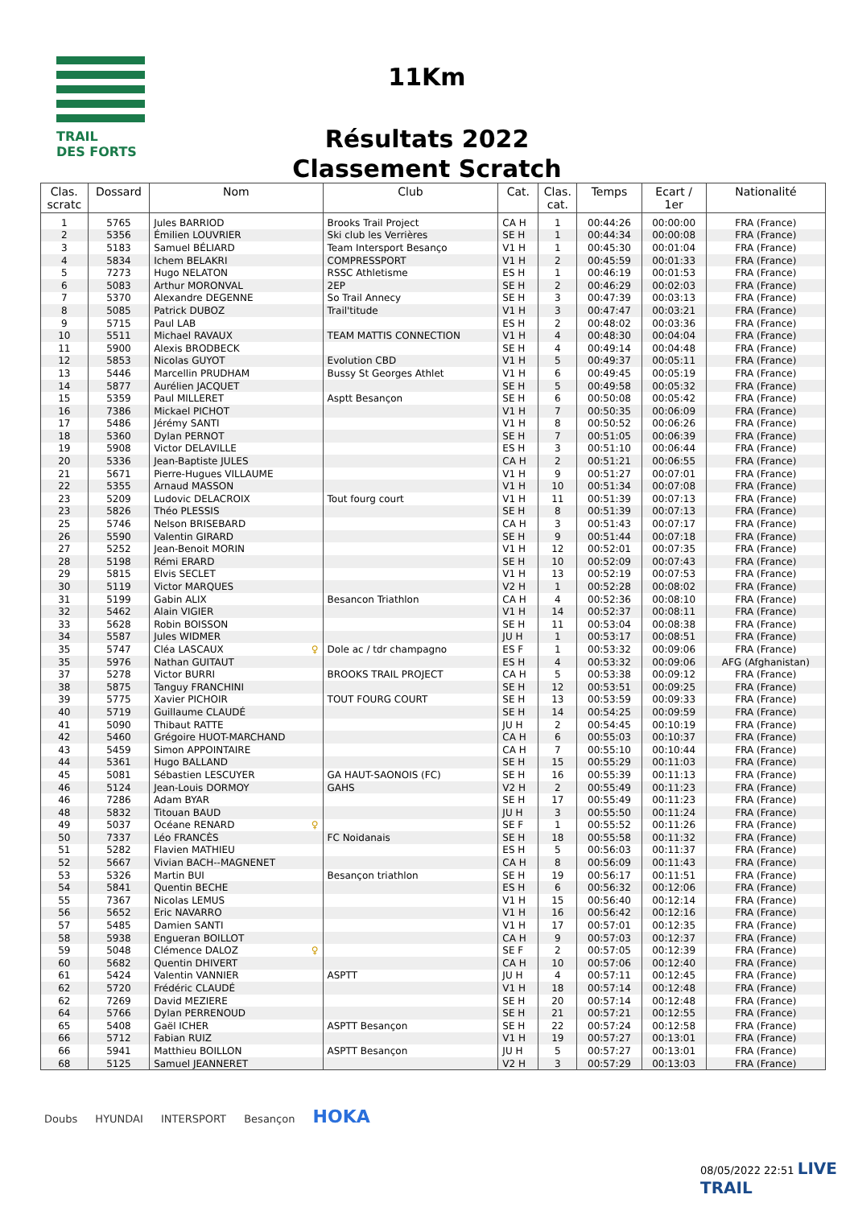TRAIL
DES FORTS
11Km
Résultats 2022
Classement Scratch
| Clas. scratc | Dossard | Nom | Club | Cat. | Clas. cat. | Temps | Ecart / 1er | Nationalité |
| --- | --- | --- | --- | --- | --- | --- | --- | --- |
| 1 | 5765 | Jules BARRIOD | Brooks Trail Project | CA H | 1 | 00:44:26 | 00:00:00 | FRA (France) |
| 2 | 5356 | Émilien LOUVRIER | Ski club les Verrières | SE H | 1 | 00:44:34 | 00:00:08 | FRA (France) |
| 3 | 5183 | Samuel BÉLIARD | Team Intersport Besanço | V1 H | 1 | 00:45:30 | 00:01:04 | FRA (France) |
| 4 | 5834 | Ichem BELAKRI | COMPRESSPORT | V1 H | 2 | 00:45:59 | 00:01:33 | FRA (France) |
| 5 | 7273 | Hugo NELATON | RSSC Athletisme | ES H | 1 | 00:46:19 | 00:01:53 | FRA (France) |
| 6 | 5083 | Arthur MORONVAL | 2EP | SE H | 2 | 00:46:29 | 00:02:03 | FRA (France) |
| 7 | 5370 | Alexandre DEGENNE | So Trail Annecy | SE H | 3 | 00:47:39 | 00:03:13 | FRA (France) |
| 8 | 5085 | Patrick DUBOZ | Trail'titude | V1 H | 3 | 00:47:47 | 00:03:21 | FRA (France) |
| 9 | 5715 | Paul LAB | | ES H | 2 | 00:48:02 | 00:03:36 | FRA (France) |
| 10 | 5511 | Michael RAVAUX | TEAM MATTIS CONNECTION | V1 H | 4 | 00:48:30 | 00:04:04 | FRA (France) |
| 11 | 5900 | Alexis BRODBECK | | SE H | 4 | 00:49:14 | 00:04:48 | FRA (France) |
| 12 | 5853 | Nicolas GUYOT | Evolution CBD | V1 H | 5 | 00:49:37 | 00:05:11 | FRA (France) |
| 13 | 5446 | Marcellin PRUDHAM | Bussy St Georges Athlet | V1 H | 6 | 00:49:45 | 00:05:19 | FRA (France) |
| 14 | 5877 | Aurélien JACQUET | | SE H | 5 | 00:49:58 | 00:05:32 | FRA (France) |
| 15 | 5359 | Paul MILLERET | Asptt Besançon | SE H | 6 | 00:50:08 | 00:05:42 | FRA (France) |
| 16 | 7386 | Mickael PICHOT | | V1 H | 7 | 00:50:35 | 00:06:09 | FRA (France) |
| 17 | 5486 | Jérémy SANTI | | V1 H | 8 | 00:50:52 | 00:06:26 | FRA (France) |
| 18 | 5360 | Dylan PERNOT | | SE H | 7 | 00:51:05 | 00:06:39 | FRA (France) |
| 19 | 5908 | Victor DELAVILLE | | ES H | 3 | 00:51:10 | 00:06:44 | FRA (France) |
| 20 | 5336 | Jean-Baptiste JULES | | CA H | 2 | 00:51:21 | 00:06:55 | FRA (France) |
| 21 | 5671 | Pierre-Hugues VILLAUME | | V1 H | 9 | 00:51:27 | 00:07:01 | FRA (France) |
| 22 | 5355 | Arnaud MASSON | | V1 H | 10 | 00:51:34 | 00:07:08 | FRA (France) |
| 23 | 5209 | Ludovic DELACROIX | Tout fourg court | V1 H | 11 | 00:51:39 | 00:07:13 | FRA (France) |
| 23 | 5826 | Théo PLESSIS | | SE H | 8 | 00:51:39 | 00:07:13 | FRA (France) |
| 25 | 5746 | Nelson BRISEBARD | | CA H | 3 | 00:51:43 | 00:07:17 | FRA (France) |
| 26 | 5590 | Valentin GIRARD | | SE H | 9 | 00:51:44 | 00:07:18 | FRA (France) |
| 27 | 5252 | Jean-Benoit MORIN | | V1 H | 12 | 00:52:01 | 00:07:35 | FRA (France) |
| 28 | 5198 | Rémi ERARD | | SE H | 10 | 00:52:09 | 00:07:43 | FRA (France) |
| 29 | 5815 | Elvis SECLET | | V1 H | 13 | 00:52:19 | 00:07:53 | FRA (France) |
| 30 | 5119 | Victor MARQUES | | V2 H | 1 | 00:52:28 | 00:08:02 | FRA (France) |
| 31 | 5199 | Gabin ALIX | Besancon Triathlon | CA H | 4 | 00:52:36 | 00:08:10 | FRA (France) |
| 32 | 5462 | Alain VIGIER | | V1 H | 14 | 00:52:37 | 00:08:11 | FRA (France) |
| 33 | 5628 | Robin BOISSON | | SE H | 11 | 00:53:04 | 00:08:38 | FRA (France) |
| 34 | 5587 | Jules WIDMER | | JU H | 1 | 00:53:17 | 00:08:51 | FRA (France) |
| 35 | 5747 | Cléa LASCAUX ♀ | Dole ac / tdr champagno | ES F | 1 | 00:53:32 | 00:09:06 | FRA (France) |
| 35 | 5976 | Nathan GUITAUT | | ES H | 4 | 00:53:32 | 00:09:06 | AFG (Afghanistan) |
| 37 | 5278 | Victor BURRI | BROOKS TRAIL PROJECT | CA H | 5 | 00:53:38 | 00:09:12 | FRA (France) |
| 38 | 5875 | Tanguy FRANCHINI | | SE H | 12 | 00:53:51 | 00:09:25 | FRA (France) |
| 39 | 5775 | Xavier PICHOIR | TOUT FOURG COURT | SE H | 13 | 00:53:59 | 00:09:33 | FRA (France) |
| 40 | 5719 | Guillaume CLAUDÉ | | SE H | 14 | 00:54:25 | 00:09:59 | FRA (France) |
| 41 | 5090 | Thibaut RATTE | | JU H | 2 | 00:54:45 | 00:10:19 | FRA (France) |
| 42 | 5460 | Grégoire HUOT-MARCHAND | | CA H | 6 | 00:55:03 | 00:10:37 | FRA (France) |
| 43 | 5459 | Simon APPOINTAIRE | | CA H | 7 | 00:55:10 | 00:10:44 | FRA (France) |
| 44 | 5361 | Hugo BALLAND | | SE H | 15 | 00:55:29 | 00:11:03 | FRA (France) |
| 45 | 5081 | Sébastien LESCUYER | GA HAUT-SAONOIS (FC) | SE H | 16 | 00:55:39 | 00:11:13 | FRA (France) |
| 46 | 5124 | Jean-Louis DORMOY | GAHS | V2 H | 2 | 00:55:49 | 00:11:23 | FRA (France) |
| 46 | 7286 | Adam BYAR | | SE H | 17 | 00:55:49 | 00:11:23 | FRA (France) |
| 48 | 5832 | Titouan BAUD | | JU H | 3 | 00:55:50 | 00:11:24 | FRA (France) |
| 49 | 5037 | Océane RENARD ♀ | | SE F | 1 | 00:55:52 | 00:11:26 | FRA (France) |
| 50 | 7337 | Léo FRANCÈS | FC Noidanais | SE H | 18 | 00:55:58 | 00:11:32 | FRA (France) |
| 51 | 5282 | Flavien MATHIEU | | ES H | 5 | 00:56:03 | 00:11:37 | FRA (France) |
| 52 | 5667 | Vivian BACH--MAGNENET | | CA H | 8 | 00:56:09 | 00:11:43 | FRA (France) |
| 53 | 5326 | Martin BUI | Besançon triathlon | SE H | 19 | 00:56:17 | 00:11:51 | FRA (France) |
| 54 | 5841 | Quentin BECHE | | ES H | 6 | 00:56:32 | 00:12:06 | FRA (France) |
| 55 | 7367 | Nicolas LEMUS | | V1 H | 15 | 00:56:40 | 00:12:14 | FRA (France) |
| 56 | 5652 | Eric NAVARRO | | V1 H | 16 | 00:56:42 | 00:12:16 | FRA (France) |
| 57 | 5485 | Damien SANTI | | V1 H | 17 | 00:57:01 | 00:12:35 | FRA (France) |
| 58 | 5938 | Engueran BOILLOT | | CA H | 9 | 00:57:03 | 00:12:37 | FRA (France) |
| 59 | 5048 | Clémence DALOZ ♀ | | SE F | 2 | 00:57:05 | 00:12:39 | FRA (France) |
| 60 | 5682 | Quentin DHIVERT | | CA H | 10 | 00:57:06 | 00:12:40 | FRA (France) |
| 61 | 5424 | Valentin VANNIER | ASPTT | JU H | 4 | 00:57:11 | 00:12:45 | FRA (France) |
| 62 | 5720 | Frédéric CLAUDÉ | | V1 H | 18 | 00:57:14 | 00:12:48 | FRA (France) |
| 62 | 7269 | David MEZIERE | | SE H | 20 | 00:57:14 | 00:12:48 | FRA (France) |
| 64 | 5766 | Dylan PERRENOUD | | SE H | 21 | 00:57:21 | 00:12:55 | FRA (France) |
| 65 | 5408 | Gaël ICHER | ASPTT Besançon | SE H | 22 | 00:57:24 | 00:12:58 | FRA (France) |
| 66 | 5712 | Fabian RUIZ | | V1 H | 19 | 00:57:27 | 00:13:01 | FRA (France) |
| 66 | 5941 | Matthieu BOILLON | ASPTT Besançon | JU H | 5 | 00:57:27 | 00:13:01 | FRA (France) |
| 68 | 5125 | Samuel JEANNERET | | V2 H | 3 | 00:57:29 | 00:13:03 | FRA (France) |
Doubs HYUNDAI INTERSPORT Besançon HOKA
08/05/2022 22:51 LIVE TRAIL